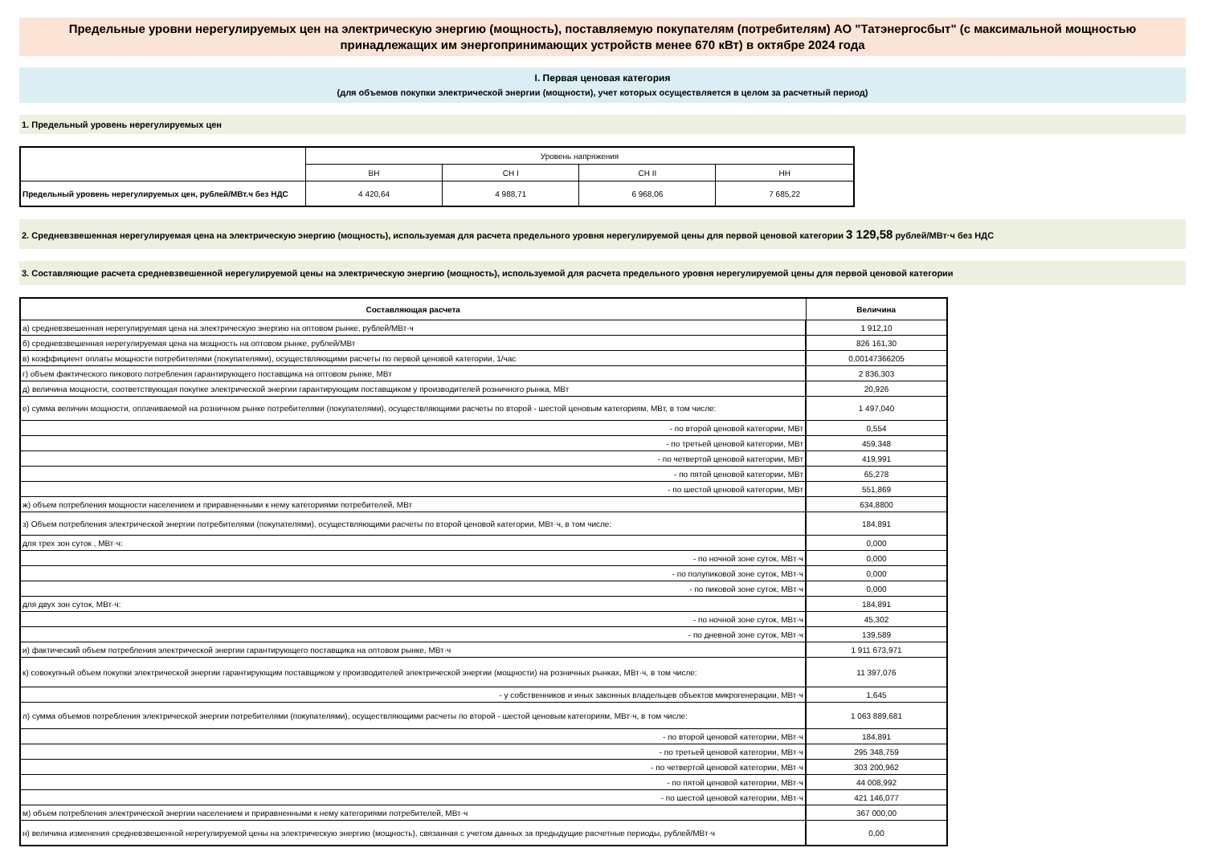Предельные уровни нерегулируемых цен на электрическую энергию (мощность), поставляемую покупателям (потребителям) АО "Татэнергосбыт" (с максимальной мощностью принадлежащих им энергопринимающих устройств менее 670 кВт) в октябре 2024 года
I. Первая ценовая категория
(для объемов покупки электрической энергии (мощности), учет которых осуществляется в целом за расчетный период)
1. Предельный уровень нерегулируемых цен
| | Уровень напряжения | | | |
| | ВН | СН I | СН II | НН |
| Предельный уровень нерегулируемых цен, рублей/МВт.ч без НДС | 4 420,64 | 4 988,71 | 6 968,06 | 7 685,22 |
2. Средневзвешенная нерегулируемая цена на электрическую энергию (мощность), используемая для расчета предельного уровня нерегулируемой цены для первой ценовой категории 3 129,58 рублей/МВт·ч без НДС
3. Составляющие расчета средневзвешенной нерегулируемой цены на электрическую энергию (мощность), используемой для расчета предельного уровня нерегулируемой цены для первой ценовой категории
| Составляющая расчета | Величина |
| --- | --- |
| а) средневзвешенная нерегулируемая цена на электрическую энергию на оптовом рынке, рублей/МВт·ч | 1 912,10 |
| б) средневзвешенная нерегулируемая цена на мощность на оптовом рынке, рублей/МВт | 826 161,30 |
| в) коэффициент оплаты мощности потребителями (покупателями), осуществляющими расчеты по первой ценовой категории, 1/час | 0,00147366205 |
| г) объем фактического пикового потребления гарантирующего поставщика на оптовом рынке, МВт | 2 836,303 |
| д) величина мощности, соответствующая покупке электрической энергии гарантирующим поставщиком у производителей розничного рынка, МВт | 20,926 |
| е) сумма величин мощности, оплачиваемой на розничном рынке потребителями (покупателями), осуществляющими расчеты по второй - шестой ценовым категориям, МВт, в том числе: | 1 497,040 |
| - по второй ценовой категории, МВт | 0,554 |
| - по третьей ценовой категории, МВт | 459,348 |
| - по четвертой ценовой категории, МВт | 419,991 |
| - по пятой ценовой категории, МВт | 65,278 |
| - по шестой ценовой категории, МВт | 551,869 |
| ж) объем потребления мощности населением и приравненными к нему категориями потребителей, МВт | 634,8800 |
| з) Объем потребления электрической энергии потребителями (покупателями), осуществляющими расчеты по второй ценовой категории, МВт·ч, в том числе: | 184,891 |
| для трех зон суток , МВт·ч: | 0,000 |
| - по ночной зоне суток, МВт·ч | 0,000 |
| - по полупиковой зоне суток, МВт·ч | 0,000 |
| - по пиковой зоне суток, МВт·ч | 0,000 |
| для двух зон суток, МВт·ч: | 184,891 |
| - по ночной зоне суток, МВт·ч | 45,302 |
| - по дневной зоне суток, МВт·ч | 139,589 |
| и) фактический объем потребления электрической энергии гарантирующего поставщика на оптовом рынке, МВт·ч | 1 911 673,971 |
| к) совокупный объем покупки электрической энергии гарантирующим поставщиком у производителей электрической энергии (мощности) на розничных рынках, МВт·ч, в том числе: | 11 397,076 |
| - у собственников и иных законных владельцев объектов микрогенерации, МВт·ч | 1,645 |
| л) сумма объемов потребления электрической энергии потребителями (покупателями), осуществляющими расчеты по второй - шестой ценовым категориям, МВт·ч, в том числе: | 1 063 889,681 |
| - по второй ценовой категории, МВт·ч | 184,891 |
| - по третьей ценовой категории, МВт·ч | 295 348,759 |
| - по четвертой ценовой категории, МВт·ч | 303 200,962 |
| - по пятой ценовой категории, МВт·ч | 44 008,992 |
| - по шестой ценовой категории, МВт·ч | 421 146,077 |
| м) объем потребления электрической энергии населением и приравненными к нему категориями потребителей, МВт·ч | 367 000,00 |
| н) величина изменения средневзвешенной нерегулируемой цены на электрическую энергию (мощность), связанная с учетом данных за предыдущие расчетные периоды, рублей/МВт·ч | 0,00 |